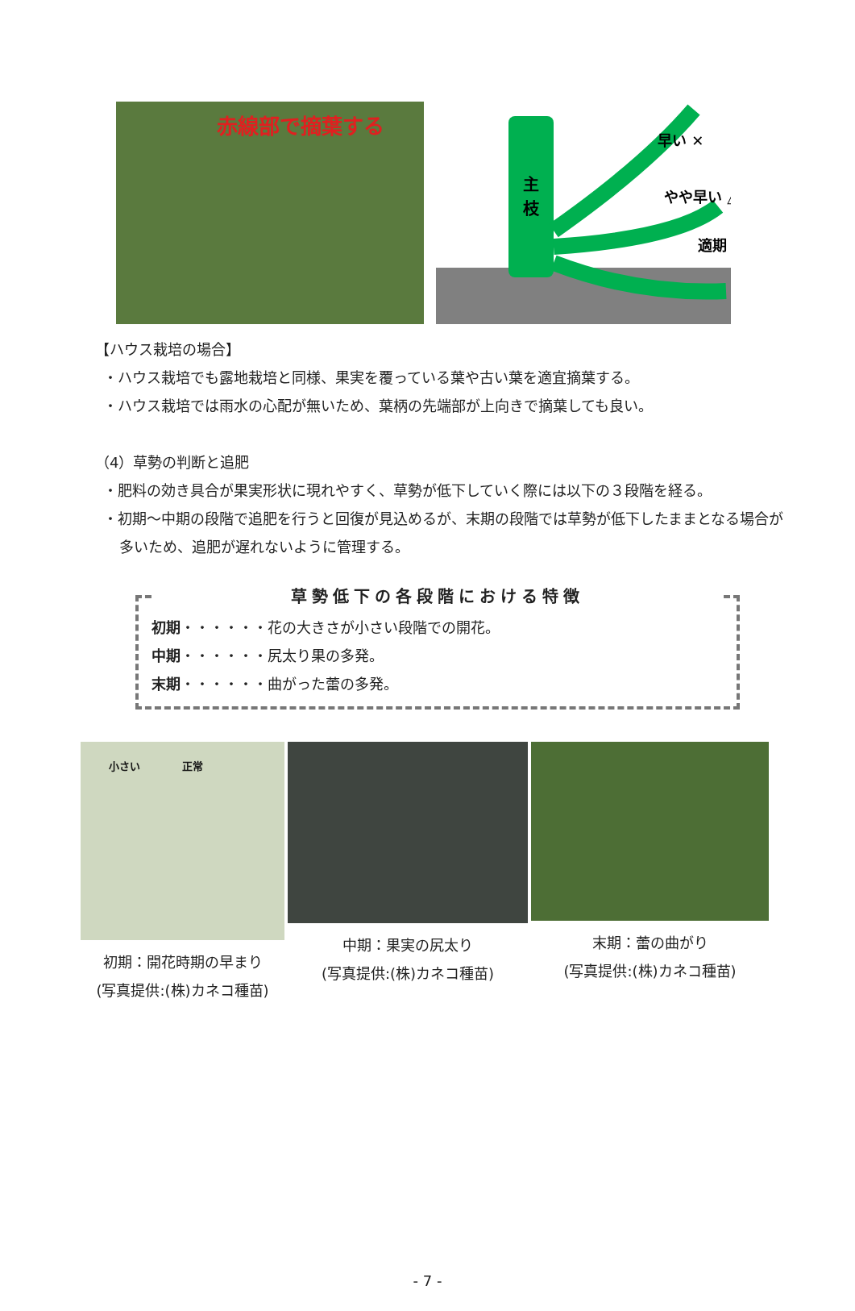赤線部で摘葉する
主
枝
早い ✕
やや早い △
適期 ◎
【ハウス栽培の場合】
・ハウス栽培でも露地栽培と同様、果実を覆っている葉や古い葉を適宜摘葉する。
・ハウス栽培では雨水の心配が無いため、葉柄の先端部が上向きで摘葉しても良い。
（4）草勢の判断と追肥
・肥料の効き具合が果実形状に現れやすく、草勢が低下していく際には以下の３段階を経る。
・初期～中期の段階で追肥を行うと回復が見込めるが、末期の段階では草勢が低下したままとなる場合が多いため、追肥が遅れないように管理する。
草勢低下の各段階における特徴
初期・・・・・・花の大きさが小さい段階での開花。
中期・・・・・・尻太り果の多発。
末期・・・・・・曲がった蕾の多発。
小さい　　　　正常
初期：開花時期の早まり
(写真提供:(株)カネコ種苗)
中期：果実の尻太り
(写真提供:(株)カネコ種苗)
末期：蕾の曲がり
(写真提供:(株)カネコ種苗)
- 7 -